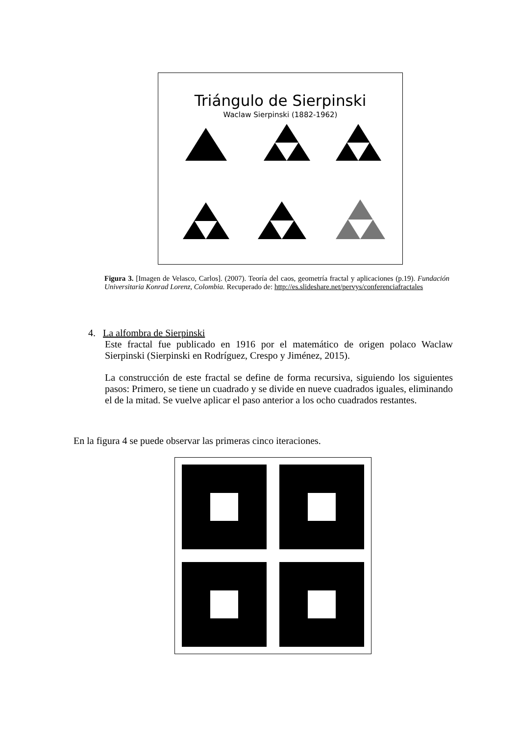Triángulo de Sierpinski
Waclaw Sierpinski (1882-1962)
Figura 3. [Imagen de Velasco, Carlos]. (2007). Teoría del caos, geometría fractal y aplicaciones (p.19). Fundación Universitaria Konrad Lorenz, Colombia. Recuperado de: http://es.slideshare.net/pervys/conferenciafractales
4. La alfombra de Sierpinski
Este fractal fue publicado en 1916 por el matemático de origen polaco Waclaw Sierpinski (Sierpinski en Rodríguez, Crespo y Jiménez, 2015).
La construcción de este fractal se define de forma recursiva, siguiendo los siguientes pasos: Primero, se tiene un cuadrado y se divide en nueve cuadrados iguales, eliminando el de la mitad. Se vuelve aplicar el paso anterior a los ocho cuadrados restantes.
En la figura 4 se puede observar las primeras cinco iteraciones.